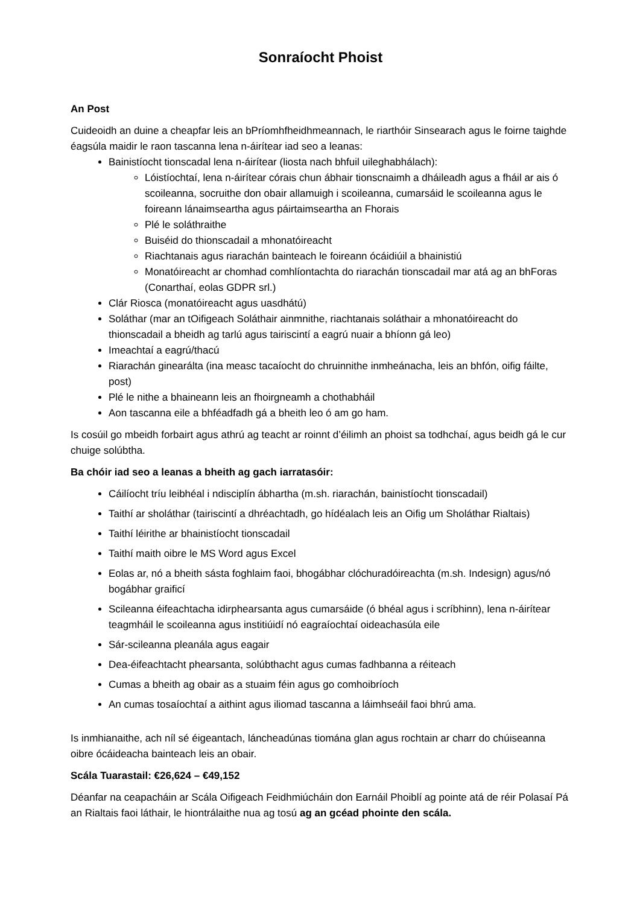Sonraíocht Phoist
An Post
Cuideoidh an duine a cheapfar leis an bPríomhfheidhmeannach, le riarthóir Sinsearach agus le foirne taighde éagsúla maidir le raon tascanna lena n-áirítear iad seo a leanas:
Bainistíocht tionscadal lena n-áirítear (liosta nach bhfuil uileghabhálach):
Lóistíochtaí, lena n-áirítear córais chun ábhair tionscnaimh a dháileadh agus a fháil ar ais ó scoileanna, socruithe don obair allamuigh i scoileanna, cumarsáid le scoileanna agus le foireann lánaimseartha agus páirtaimseartha an Fhorais
Plé le soláthraithe
Buiséid do thionscadail a mhonatóireacht
Riachtanais agus riarachán bainteach le foireann ócáidiúil a bhainistiú
Monatóireacht ar chomhad comhlíontachta do riarachán tionscadail mar atá ag an bhForas (Conarthaí, eolas GDPR srl.)
Clár Riosca (monatóireacht agus uasdhátú)
Soláthar (mar an tOifigeach Soláthair ainmnithe, riachtanais soláthair a mhonatóireacht do thionscadail a bheidh ag tarlú agus tairiscintí a eagrú nuair a bhíonn gá leo)
Imeachtaí a eagrú/thacú
Riarachán ginearálta (ina measc tacaíocht do chruinnithe inmheánacha, leis an bhfón, oifig fáilte, post)
Plé le nithe a bhaineann leis an fhoirgneamh a chothabháil
Aon tascanna eile a bhféadfadh gá a bheith leo ó am go ham.
Is cosúil go mbeidh forbairt agus athrú ag teacht ar roinnt d’éilimh an phoist sa todhchaí, agus beidh gá le cur chuige solúbtha.
Ba chóir iad seo a leanas a bheith ag gach iarratasóir:
Cáilíocht tríu leibhéal i ndisciplín ábhartha (m.sh. riarachán, bainistíocht tionscadail)
Taithí ar sholáthar (tairiscintí a dhréachtadh, go hídéalach leis an Oifig um Sholáthar Rialtais)
Taithí léirithe ar bhainistíocht tionscadail
Taithí maith oibre le MS Word agus Excel
Eolas ar, nó a bheith sásta foghlaim faoi, bhogábhar clóchuradóireachta (m.sh. Indesign) agus/nó bogábhar graificí
Scileanna éifeachtacha idirphearsanta agus cumarsáide (ó bhéal agus i scríbhinn), lena n-áirítear teagmháil le scoileanna agus institiúidí nó eagraíochtaí oideachasúla eile
Sár-scileanna pleanála agus eagair
Dea-éifeachtacht phearsanta, solúbthacht agus cumas fadhbanna a réiteach
Cumas a bheith ag obair as a stuaim féin agus go comhoibríoch
An cumas tosaíochtaí a aithint agus iliomad tascanna a láimhseáil faoi bhrú ama.
Is inmhianaithe, ach níl sé éigeantach, láncheadúnas tiomána glan agus rochtain ar charr do chúiseanna oibre ócáideacha bainteach leis an obair.
Scála Tuarastail: €26,624 – €49,152
Déanfar na ceapacháin ar Scála Oifigeach Feidhmiúcháin don Earnáil Phoiblí ag pointe atá de réir Polasaí Pá an Rialtais faoi láthair, le hiontrálaithe nua ag tosú ag an gcéad phointe den scála.